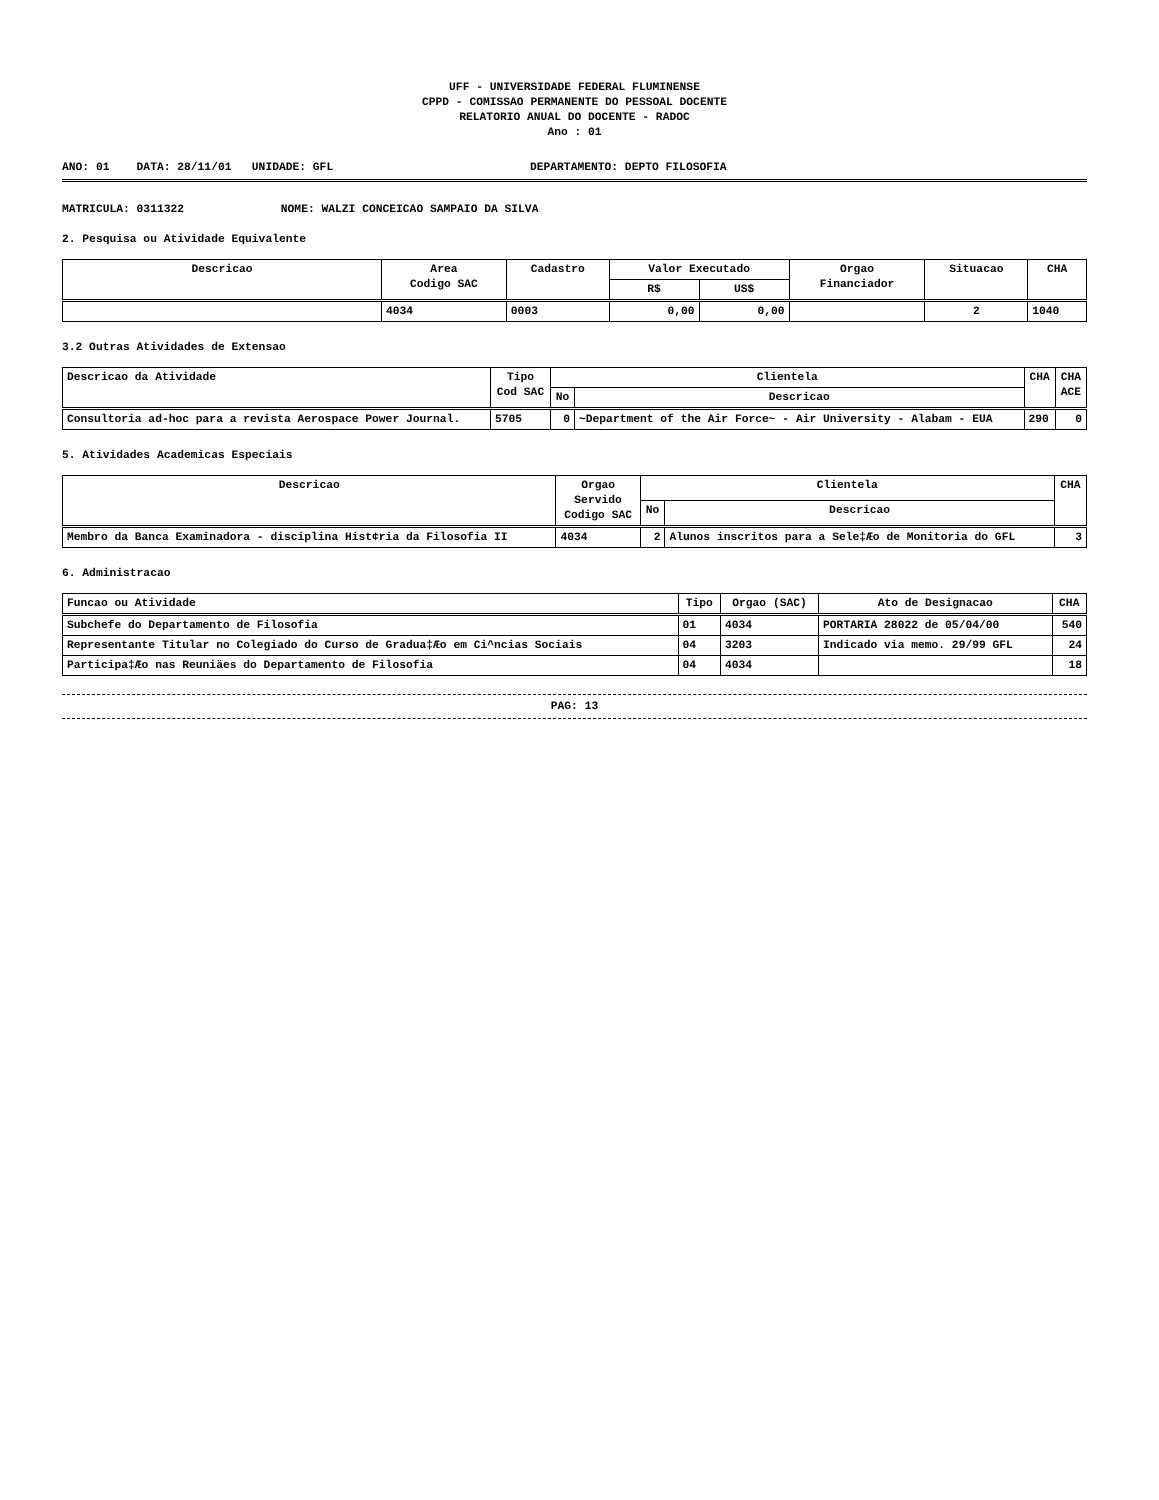UFF - UNIVERSIDADE FEDERAL FLUMINENSE
CPPD - COMISSAO PERMANENTE DO PESSOAL DOCENTE
RELATORIO ANUAL DO DOCENTE - RADOC
Ano : 01
ANO: 01 DATA: 28/11/01 UNIDADE: GFL DEPARTAMENTO: DEPTO FILOSOFIA
MATRICULA: 0311322 NOME: WALZI CONCEICAO SAMPAIO DA SILVA
2. Pesquisa ou Atividade Equivalente
| Descricao | Area Codigo SAC | Cadastro | Valor Executado | | Orgao Financiador | Situacao | CHA |
| --- | --- | --- | --- | --- | --- | --- | --- |
| | | | R$ | US$ | | | |
| | 4034 | 0003 | 0,00 | 0,00 | | 2 | 1040 |
3.2 Outras Atividades de Extensao
| Descricao da Atividade | Tipo Cod SAC | Clientela | | CHA | CHA ACE |
| --- | --- | --- | --- | --- | --- |
| | | No | Descricao | | |
| Consultoria ad-hoc para a revista Aerospace Power Journal. | 5705 | 0 | ~Department of the Air Force~ - Air University - Alabam - EUA | 290 | 0 |
5. Atividades Academicas Especiais
| Descricao | Orgao Servido Codigo SAC | Clientela | | CHA |
| --- | --- | --- | --- | --- |
| | | No | Descricao | |
| Membro da Banca Examinadora - disciplina Hist¢ria da Filosofia II | 4034 | 2 | Alunos inscritos para a Sele‡Æo de Monitoria do GFL | 3 |
6. Administracao
| Funcao ou Atividade | Tipo | Orgao (SAC) | Ato de Designacao | CHA |
| --- | --- | --- | --- | --- |
| Subchefe do Departamento de Filosofia | 01 | 4034 | PORTARIA 28022 de 05/04/00 | 540 |
| Representante Titular no Colegiado do Curso de Gradua‡Æo em Ci^ncias Sociais | 04 | 3203 | Indicado via memo. 29/99 GFL | 24 |
| Participa‡Æo nas Reuniäes do Departamento de Filosofia | 04 | 4034 | | 18 |
PAG: 13